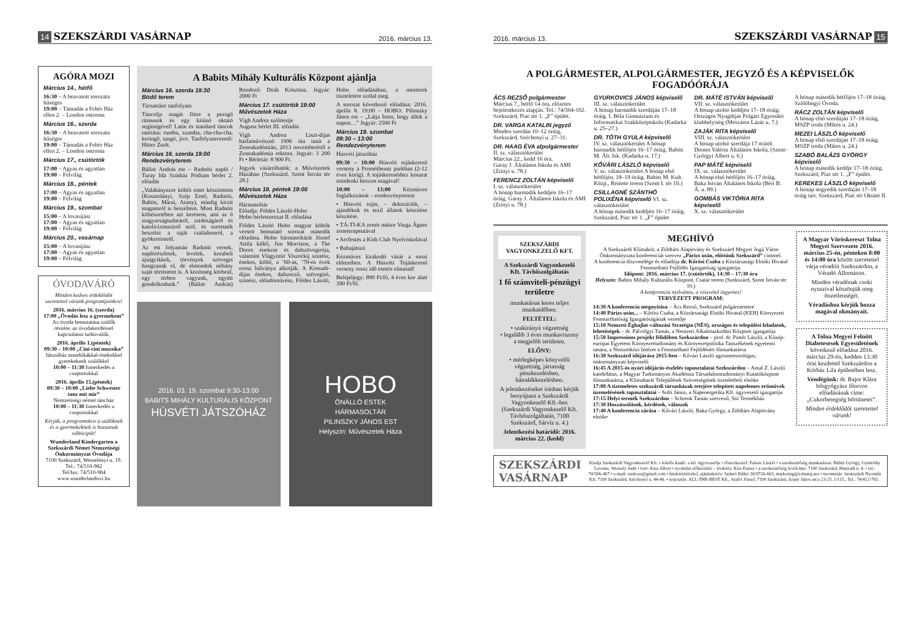14 SZEKSZÁRDI VASÁRNAP 2016. március 13.
AGÓRA MOZI
Március 14., hétfő
16:30 – A beavatott sorozata hűséges
19:00 – Támadás a Fehér Ház ellen 2. – London ostroma
Március 16., szerda
16:30 – A beavatott sorozata hűséges
19:00 – Támadás a Fehér Ház ellen 2. – London ostroma
Március 17., csütörtök
17:00 – Agyas és agyatlan
19:00 – Félvilág
Március 18., péntek
17:00 – Agyas és agyatlan
19:00 – Félvilág
Március 19., szombat
15:00 – A lovasíjász
17:00 – Agyas és agyatlan
19:00 – Félvilág
Március 20., vasárnap
15:00 – A lovasíjász
17:00 – Agyas és agyatlan
19:00 – Félvilág
ÓVODAVÁRÓ
Minden kedves érdeklődőt szeretettel várunk programjainkra!
2016. március 16. (szerda)
17:00 „Óvodás lesz a gyermekem”
Az óvoda bemutatása szülők részére, az óvodakezdéssel kapcsolatos tudnivalók.
2016. április 1.(péntek)
09:30 – 10:00 „Cini-cini muzsika”
Játszóház mondókákkal-énekekkel gyerekeknek szülőkkel
10:00 – 11:30 Ismerkedés a csoportokkal
2016. április 15.(péntek)
09:30 – 10:00 „Liebe Schwester tanz mit mir”
Nemzetiségi német táncház
10:00 – 11:30 Ismerkedés a csoportokkal
Kérjük, a programokra a szülőknek és a gyermekeknek is hozzanak váltócipőt!
Wunderland Kindergarten a Szekszárdi Német Nemzetiségi Önkormányzat Óvodája
7100 Szekszárd, Wesselényi u. 19.
Tel.: 74/510-982
Tel/fax: 74/510-984
www.wunderlandovi.hu
A Babits Mihály Kulturális Központ ajánlja
Március 16. szerda 18:30
Bödő terem
Társastánc tanfolyam
Táncolja magát fittre a pezsgő ritmusok és egy kitűnő oktató segítségével! Latin és standard táncok tanítása: rumba, szamba, cha-cha-cha, keringő, tangó, jive. Tanfolyamvezető: Hitter Zsolt.
Március 16. szerda 19:00
Rendezvényterem
Bálint András est – Radnóti napló / Turay Ida Színház Pódium bérlet 2. előadás
„Valahányszor költői estet készítettem (Kosztolányi, Szép Ernő, Radnóti, Babits, Márai, Arany), mindig kicsit magamról is beszéltem. Most Radnóti költészetében azt keresem, ami az ő magyarságtudatáról, zsidóságáról és katolicizmusáról szól, és szeretnék beszélni a saját családomról, a gyökereimről.
Az est folyamán Radnóti versek, naplórészletek, levelek, korabeli újságcikkek, törvények szövegei hangzanak el, de elmondok néhány saját történetet is. A közönség körbeül, egy térben vagyunk, együtt gondolkodunk.” (Bálint András) Rendező: Deák Krisztina. Jegyár: 2000 Ft
Március 17. csütörtök 19:00
Művészetek Háza
Vígh Andrea szólóestje
Augusz bérlet III. előadás
Vigh Andrea Liszt-díjas hárfaművésznő 1996 óta tanít a Zeneakadémián, 2013 novemberétől a Zeneakadémia rektora. Jegyár: 3 200 Ft • Bérletár: 8 900 Ft.
Jegyek vásárolhatók: a Művészetek Házában (Szekszárd, Szent István tér 28.)
Március 18. péntek 19:00
Művészetek Háza
Hármasoltár
Előadja: Földes László-Hobo
Hobo bérletsorozat II. előadása
Földes László Hobo magyar költők verseit bemutató sorozat második előadása. Hobo hármasoltárát József Attila költő, Jim Morrison, a The Doors énekese és dalszövegírója, valamint Vlagyimir Viszockij színész, énekes, költő, a ’60-as, ’70-es évek orosz bálványa alkotják. A Kossuth-díjas énekes, dalszerző, szövegíró, színész, előadóművész, Földes László, Hobo előadásában, a mesterek tiszteletére szólal meg.
A sorozat következő előadása: 2016. április 8. 19:00 – HOBO: Pilinszky János est – „Látja Isten, hogy állok a napon…” Jegyár: 2500 Ft
Március 19. szombat
09:30 – 13:00
Rendezvényterem
Húsvéti játszóház
09:30 – 10:00 Húsvéti tojáskereső verseny a Prométheusz parkban (2-12 éves korig). A tojáskereséshez kosarat mindenki hozzon magával!
10:00 – 13:00 Kézműves foglalkozások – rendezvényterem
• Húsvéti tojás, – dekorációk, – ajándékok és texil állatok készítése készítése.
• TÁ-TI-KA zenés műsor Varga Ágnes zeneterapeutával
• Arcfestés a Kids Club Nyelviskolával
• Babajátszó
Kézműves kirakodó vásár a mozi előterében. A Húsvéti Tojáskereső verseny rossz idő esetén elmarad!
Belépőjegy: 890 Ft/fő, 4 éves kor alatt 390 Ft/fő.
2016. 03. 19. szombat 9:30-13:00
BABITS MIHÁLY KULTURÁLIS KÖZPONT
HÚSVÉTI JÁTSZÓHÁZ
HOBO
ÖNÁLLÓ ESTEK
HÁRMASOLTÁR
PILINSZKY JÁNOS EST
Helyszín: Művészetek Háza
2016. március 13. SZEKSZÁRDI VASÁRNAP 15
A POLGÁRMESTER, ALPOLGÁRMESTER, JEGYZŐ ÉS A KÉPVISELŐK FOGADÓÓRÁJA
ÁCS REZSŐ polgármester
Március 7., hétfő 14 óra, előzetes bejelentkezés alapján. Tel.: 74/504-102. Szekszárd, Piac tér 1. „F” épület.
DR. VARGA KATALIN jegyző
Minden szerdán 10–12 óráig, Szekszárd, Széchenyi u. 27–31.
DR. HAAG ÉVA alpolgármester
II. sz. választókerület
Március 22., kedd 16 óra.
Garay J. Általános Iskola és AMI (Zrínyi u. 78.)
FERENCZ ZOLTÁN képviselő
I. sz. választókerület
A hónap harmadik keddjén 16–17 óráig. Garay J. Általános Iskola és AMI (Zrínyi u. 78.)
GYURKOVICS JÁNOS képviselő
III. sz. választókerület
A hónap harmadik szerdáján 17–18 óráig. I. Béla Gimnázium és Informatikai Szakközépiskola (Kadarka u. 25–27.)
DR. TÓTH GYULA képviselő
IV. sz. választókerület A hónap harmadik hétfőjén 16–17 óráig. Babits M. Ált. Isk. (Kadarka u. 17.)
KŐVÁRI LÁSZLÓ képviselő
V. sz. választókerület A hónap első hétfőjén, 18–19 óráig. Babits M. Kult. Közp., Remete terem (Szent I. tér 10.)
CSILLAGNÉ SZÁNTHÓ POLIXÉNA képviselő VI. sz. választókerület
A hónap második keddjén 16–17 óráig. Szekszárd, Piac tér 1. „F” épület
DR. MÁTÉ ISTVÁN képviselő
VII. sz. választókerület
A hónap utolsó keddjén 17–18 óráig. Országos Nyugdíjas Polgári Egyesület klubhelyiség (Mészáros Lázár u. 7.)
ZAJÁK RITA képviselő
VIII. sz. választókerület
A hónap utolsó szerdája 17 órától. Dienes Valéria Általános Iskola, (Szent-Györgyi Albert u. 6.)
PAP MÁTÉ képviselő
IX. sz. választókerület
A hónap első hétfőjén 16–17 óráig. Baka István Általános Iskola (Béri B. Á. u. 89.)
GOMBÁS VIKTÓRIA RITA képviselő
X. sz. választókerület
A hónap második hétfőjén 17–18 óráig. Szőlőhegyi Óvoda.
RÁCZ ZOLTÁN képviselő
A hónap első szerdáján 17–18 óráig. MSZP iroda (Mikes u. 24.)
MEZEI LÁSZLÓ képviselő
A hónap első szerdáján 17–18 óráig. MSZP iroda (Mikes u. 24.)
SZABÓ BALÁZS GYÖRGY képviselő
A hónap második keddje 17–18 óráig. Szekszárd, Piac tér 1. „F” épület.
KEREKES LÁSZLÓ képviselő
A hónap negyedik szerdáján 17–18 óráig tart. Szekszárd, Piac tér Oktató II.
SZEKSZÁRDI VAGYONKEZELŐ KFT.
A Szekszárdi Vagyonkezelő Kft. Távhőszolgáltatás
1 fő számviteli-pénzügyi területre
munkatársat keres teljes munkaidőben.
FELTÉTEL:
• szakirányú végzettség
• legalább 3 éves munkaviszony a megjelölt területen.
ELŐNY:
• mérlegképes könyvelői végzettség, jártasság pénzkezelésben, hátralékkezelésben.
A jelentkezéseket írásban kérjük benyújtani a Szekszárdi Vagyonkezelő Kft.-hez
(Szekszárdi Vagyonkezelő Kft. Távhőszolgáltatás, 7100 Szekszárd, Sárvíz u. 4.)
Jelentkezési határidő: 2016. március 22. (kedd)
MEGHÍVÓ
A Szekszárdi Klímakör, a Zöldtárs Alapítvány és Szekszárd Megyei Jogú Város Önkormányzata konferenciát szervez „Párizs után, előttünk Szekszárd” címmel.
A konferencia díszvendége és előadója dr. Kőrösi Csaba a Köztársasági Elnöki Hivatal Fenntartható Fejlődés Igazgatóság igazgatója.
Időpont: 2016. március 17. (csütörtök), 14:30 – 17:30 óra
Helyszín: Babits Mihály Kulturális Központ, Csatár terem (Szekszárd, Szent István tér 10.)
A konferencia nyilvános, a részvétel ingyenes!
TERVEZETT PROGRAM:
14:30 A konferencia megnyitása – Ács Rezső, Szekszárd polgármestere
14:40 Párizs után... – Kőrösi Csaba, a Köztársasági Elnöki Hivatal (KEH) Környezeti Fenntarthatóság Igazgatóságának vezetője
15:10 Nemzeti Éghajlat-változási Stratégia (NÉS), országos és települési feladatok, lehetőségek – dr. Pálvölgyi Tamás, a Nemzeti Alkalmazkodási Központ igazgatója
15:50 Impressions projekt félidőben Szekszárdon – prof. dr. Pintér László, a Közép-európai Egyetem Környezettudomány és Környezetpolitika Tanszékének egyetemi tanára, a Nemzetközi Intézet a Fenntartható Fejlődésért főmunkatársa
16:30 Szekszárd időjárása 2015-ben – Kővári László agrometeorológus, önkormányzati képviselő
16:45 A 2015-ös nyári időjárás-észlelés tapasztalatai Szekszárdon – Antal Z. László kandidátus, a Magyar Tudományos Akadémia Társadalomtudományi Kutatóközpont főmunkatársa, a Klímabarát Települések Szövetségének tiszteletbeli elnöke
17:00 A tízemeletes szekszárdi társasházak tetejére telepített napelemes erőművek üzemelésének tapasztalatai – Solti János, a Napenergetika Kft. ügyvezető igazgatója
17:15 Helyi termék Szekszárdon – Schrenk Tamás szervező, Sió Termékház
17:30 Hozzászólások, kérdések, válaszok
17:40 A konferencia zárása – Kővári László, Baka György, a Zöldtárs Alapítvány elnöke
A Magyar Vöröskereszt Tolna Megyei Szervezete 2016. március 25-én, pénteken 8:00 és 14:00 óra között szeretettel várja véradóit Szekszárdon, a Véradó Állomáson.
Minden véradónak csoki nyuszival köszönjük meg önzetlenségét.
Véradáshoz kérjük hozza magával okmányait.
A Tolna Megyei Felnőtt Diabetesesek Egyesületének következő előadása 2016. március 29-én, kedden 13:30 órai kezdettel Szekszárdon a Kórház Lila épületében lesz.
Vendégünk: dr. Bajor Klára bőrgyógyász főorvos előadásának címe: „Cukorbetegség bőrtünetei”.
Minden érdeklődőt szeretettel várunk!
SZEKSZÁRDI VASÁRNAP Kiadja Szekszárdi Vagyonkezelő Kft. • felelős kiadó: a kft. ügyvezetője • főszerkesztő: Fekete László • a szerkesztőség munkatársai: Bálint György, Gyimóthy Levente, Wessely Judit • fotó: Kiss Albert • nyomdai előkészítés – tördelés: Kiss Eszter • a szerkesztőség levélcíme: 7100 Szekszárd, Hunyadi u. 4. • tel.: 74/506-467 • e-mail: szekvas@gmail.com • hirdetésfelvétel, ajánlatkérés: Szántó Ildikó 30/9726-663, marketing@tolnataj.net • nyomtatás: Szekszárdi Nyomda Kft. 7100 Szekszárd, Széchenyi u. 44-46. • terjesztés: ALL-THE-BEST Kft., Szabó József, 7100 Szekszárd, Arany János utca 23-25. 1/115., Tel.: 74/412-765 .